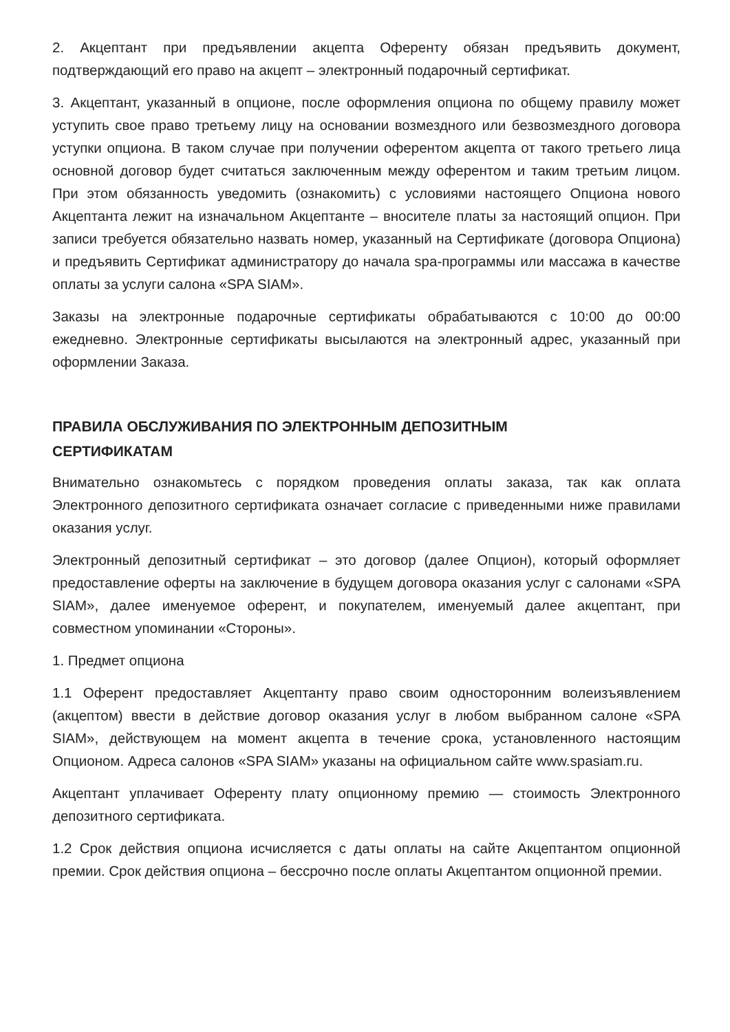2. Акцептант при предъявлении акцепта Оференту обязан предъявить документ, подтверждающий его право на акцепт – электронный подарочный сертификат.
3. Акцептант, указанный в опционе, после оформления опциона по общему правилу может уступить свое право третьему лицу на основании возмездного или безвозмездного договора уступки опциона. В таком случае при получении оферентом акцепта от такого третьего лица основной договор будет считаться заключенным между оферентом и таким третьим лицом. При этом обязанность уведомить (ознакомить) с условиями настоящего Опциона нового Акцептанта лежит на изначальном Акцептанте – вносителе платы за настоящий опцион. При записи требуется обязательно назвать номер, указанный на Сертификате (договора Опциона) и предъявить Сертификат администратору до начала spa-программы или массажа в качестве оплаты за услуги салона «SPA SIAM».
Заказы на электронные подарочные сертификаты обрабатываются с 10:00 до 00:00 ежедневно. Электронные сертификаты высылаются на электронный адрес, указанный при оформлении Заказа.
ПРАВИЛА ОБСЛУЖИВАНИЯ ПО ЭЛЕКТРОННЫМ ДЕПОЗИТНЫМ
СЕРТИФИКАТАМ
Внимательно ознакомьтесь с порядком проведения оплаты заказа, так как оплата Электронного депозитного сертификата означает согласие с приведенными ниже правилами оказания услуг.
Электронный депозитный сертификат – это договор (далее Опцион), который оформляет предоставление оферты на заключение в будущем договора оказания услуг с салонами «SPA SIAM», далее именуемое оферент, и покупателем, именуемый далее акцептант, при совместном упоминании «Стороны».
1. Предмет опциона
1.1 Оферент предоставляет Акцептанту право своим односторонним волеизъявлением (акцептом) ввести в действие договор оказания услуг в любом выбранном салоне «SPA SIAM», действующем на момент акцепта в течение срока, установленного настоящим Опционом. Адреса салонов «SPA SIAM» указаны на официальном сайте www.spasiam.ru.
Акцептант уплачивает Оференту плату опционному премию — стоимость Электронного депозитного сертификата.
1.2 Срок действия опциона исчисляется с даты оплаты на сайте Акцептантом опционной премии. Срок действия опциона – бессрочно после оплаты Акцептантом опционной премии.